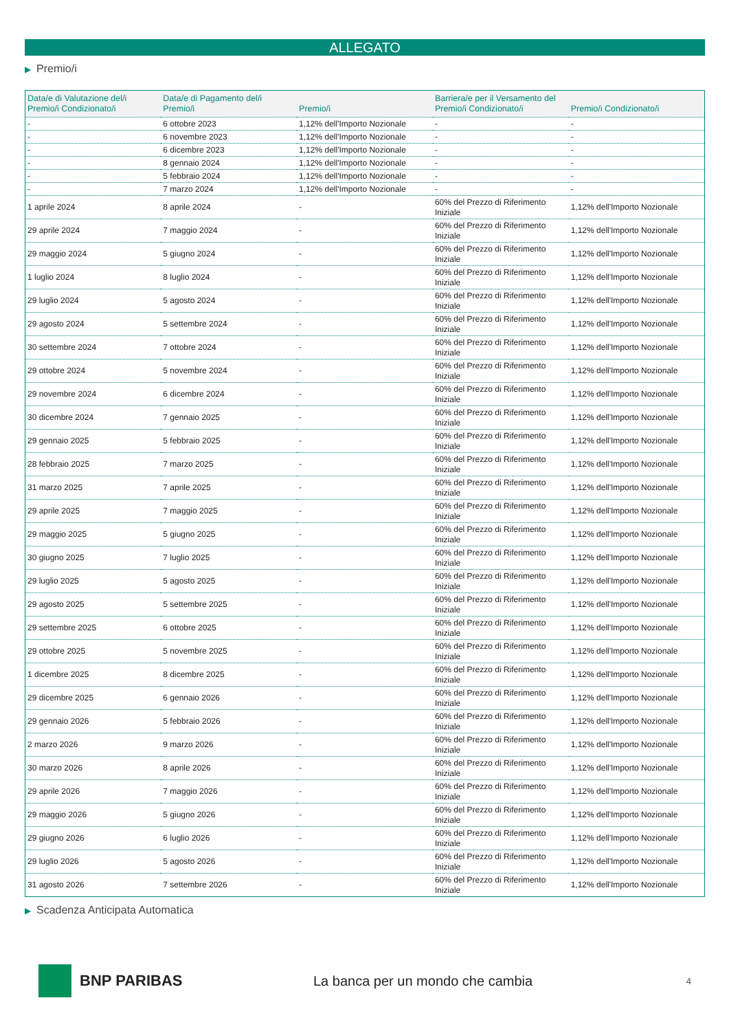ALLEGATO
▶ Premio/i
| Data/e di Valutazione del/i Premio/i Condizionato/i | Data/e di Pagamento del/i Premio/i | Premio/i | Barriera/e per il Versamento del Premio/i Condizionato/i | Premio/i Condizionato/i |
| --- | --- | --- | --- | --- |
| - | 6 ottobre 2023 | 1,12% dell'Importo Nozionale | - | - |
| - | 6 novembre 2023 | 1,12% dell'Importo Nozionale | - | - |
| - | 6 dicembre 2023 | 1,12% dell'Importo Nozionale | - | - |
| - | 8 gennaio 2024 | 1,12% dell'Importo Nozionale | - | - |
| - | 5 febbraio 2024 | 1,12% dell'Importo Nozionale | - | - |
| - | 7 marzo 2024 | 1,12% dell'Importo Nozionale | - | - |
| 1 aprile 2024 | 8 aprile 2024 | - | 60% del Prezzo di Riferimento Iniziale | 1,12% dell'Importo Nozionale |
| 29 aprile 2024 | 7 maggio 2024 | - | 60% del Prezzo di Riferimento Iniziale | 1,12% dell'Importo Nozionale |
| 29 maggio 2024 | 5 giugno 2024 | - | 60% del Prezzo di Riferimento Iniziale | 1,12% dell'Importo Nozionale |
| 1 luglio 2024 | 8 luglio 2024 | - | 60% del Prezzo di Riferimento Iniziale | 1,12% dell'Importo Nozionale |
| 29 luglio 2024 | 5 agosto 2024 | - | 60% del Prezzo di Riferimento Iniziale | 1,12% dell'Importo Nozionale |
| 29 agosto 2024 | 5 settembre 2024 | - | 60% del Prezzo di Riferimento Iniziale | 1,12% dell'Importo Nozionale |
| 30 settembre 2024 | 7 ottobre 2024 | - | 60% del Prezzo di Riferimento Iniziale | 1,12% dell'Importo Nozionale |
| 29 ottobre 2024 | 5 novembre 2024 | - | 60% del Prezzo di Riferimento Iniziale | 1,12% dell'Importo Nozionale |
| 29 novembre 2024 | 6 dicembre 2024 | - | 60% del Prezzo di Riferimento Iniziale | 1,12% dell'Importo Nozionale |
| 30 dicembre 2024 | 7 gennaio 2025 | - | 60% del Prezzo di Riferimento Iniziale | 1,12% dell'Importo Nozionale |
| 29 gennaio 2025 | 5 febbraio 2025 | - | 60% del Prezzo di Riferimento Iniziale | 1,12% dell'Importo Nozionale |
| 28 febbraio 2025 | 7 marzo 2025 | - | 60% del Prezzo di Riferimento Iniziale | 1,12% dell'Importo Nozionale |
| 31 marzo 2025 | 7 aprile 2025 | - | 60% del Prezzo di Riferimento Iniziale | 1,12% dell'Importo Nozionale |
| 29 aprile 2025 | 7 maggio 2025 | - | 60% del Prezzo di Riferimento Iniziale | 1,12% dell'Importo Nozionale |
| 29 maggio 2025 | 5 giugno 2025 | - | 60% del Prezzo di Riferimento Iniziale | 1,12% dell'Importo Nozionale |
| 30 giugno 2025 | 7 luglio 2025 | - | 60% del Prezzo di Riferimento Iniziale | 1,12% dell'Importo Nozionale |
| 29 luglio 2025 | 5 agosto 2025 | - | 60% del Prezzo di Riferimento Iniziale | 1,12% dell'Importo Nozionale |
| 29 agosto 2025 | 5 settembre 2025 | - | 60% del Prezzo di Riferimento Iniziale | 1,12% dell'Importo Nozionale |
| 29 settembre 2025 | 6 ottobre 2025 | - | 60% del Prezzo di Riferimento Iniziale | 1,12% dell'Importo Nozionale |
| 29 ottobre 2025 | 5 novembre 2025 | - | 60% del Prezzo di Riferimento Iniziale | 1,12% dell'Importo Nozionale |
| 1 dicembre 2025 | 8 dicembre 2025 | - | 60% del Prezzo di Riferimento Iniziale | 1,12% dell'Importo Nozionale |
| 29 dicembre 2025 | 6 gennaio 2026 | - | 60% del Prezzo di Riferimento Iniziale | 1,12% dell'Importo Nozionale |
| 29 gennaio 2026 | 5 febbraio 2026 | - | 60% del Prezzo di Riferimento Iniziale | 1,12% dell'Importo Nozionale |
| 2 marzo 2026 | 9 marzo 2026 | - | 60% del Prezzo di Riferimento Iniziale | 1,12% dell'Importo Nozionale |
| 30 marzo 2026 | 8 aprile 2026 | - | 60% del Prezzo di Riferimento Iniziale | 1,12% dell'Importo Nozionale |
| 29 aprile 2026 | 7 maggio 2026 | - | 60% del Prezzo di Riferimento Iniziale | 1,12% dell'Importo Nozionale |
| 29 maggio 2026 | 5 giugno 2026 | - | 60% del Prezzo di Riferimento Iniziale | 1,12% dell'Importo Nozionale |
| 29 giugno 2026 | 6 luglio 2026 | - | 60% del Prezzo di Riferimento Iniziale | 1,12% dell'Importo Nozionale |
| 29 luglio 2026 | 5 agosto 2026 | - | 60% del Prezzo di Riferimento Iniziale | 1,12% dell'Importo Nozionale |
| 31 agosto 2026 | 7 settembre 2026 | - | 60% del Prezzo di Riferimento Iniziale | 1,12% dell'Importo Nozionale |
▶ Scadenza Anticipata Automatica
BNP PARIBAS
La banca per un mondo che cambia
4